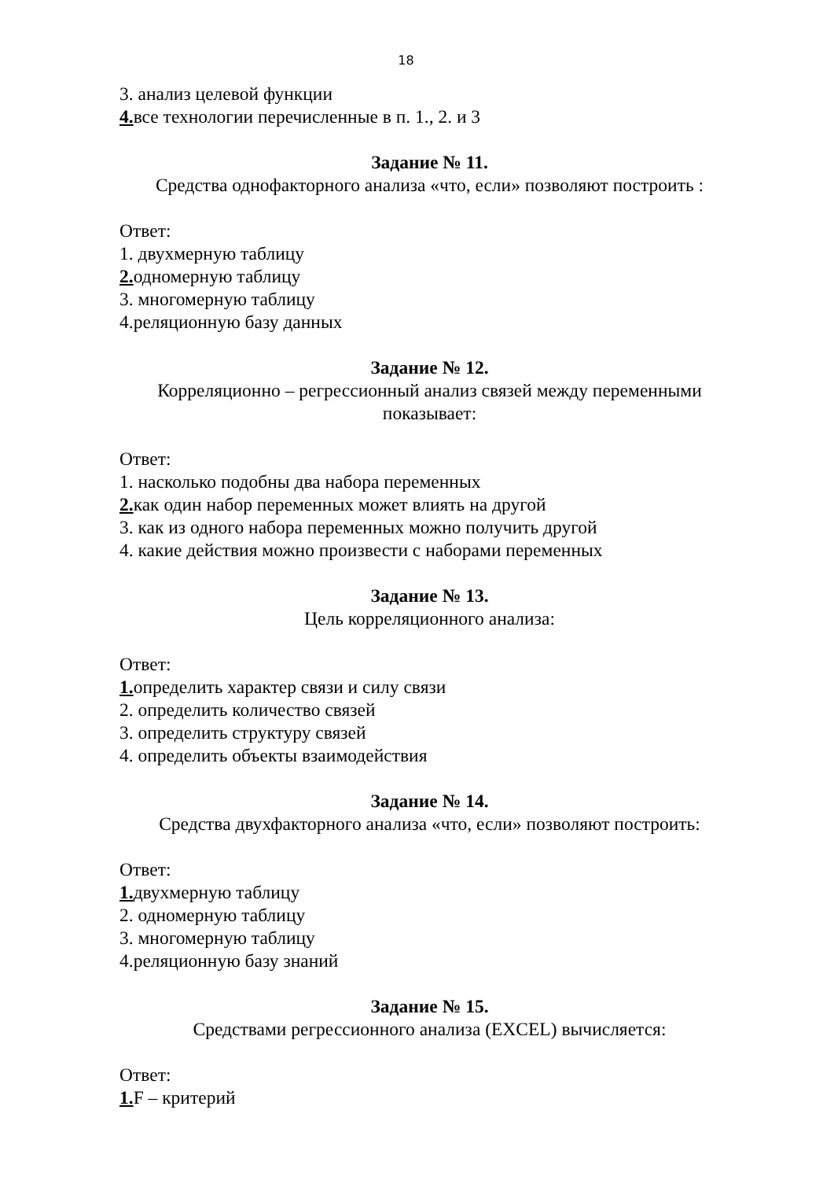18
3. анализ целевой функции
4. все технологии перечисленные в п. 1., 2. и 3
Задание № 11.
Средства однофакторного анализа «что, если» позволяют построить :
Ответ:
1. двухмерную таблицу
2. одномерную таблицу
3. многомерную таблицу
4.реляционную базу данных
Задание № 12.
Корреляционно – регрессионный анализ связей между переменными показывает:
Ответ:
1. насколько подобны два набора переменных
2. как один набор переменных может влиять на другой
3. как из одного набора переменных можно получить другой
4. какие действия можно произвести с наборами переменных
Задание № 13.
Цель корреляционного анализа:
Ответ:
1. определить характер связи и силу связи
2. определить количество связей
3. определить структуру связей
4. определить объекты взаимодействия
Задание № 14.
Средства двухфакторного анализа «что, если» позволяют построить:
Ответ:
1. двухмерную таблицу
2. одномерную таблицу
3. многомерную таблицу
4.реляционную базу знаний
Задание № 15.
Средствами регрессионного анализа (EXCEL) вычисляется:
Ответ:
1. F – критерий